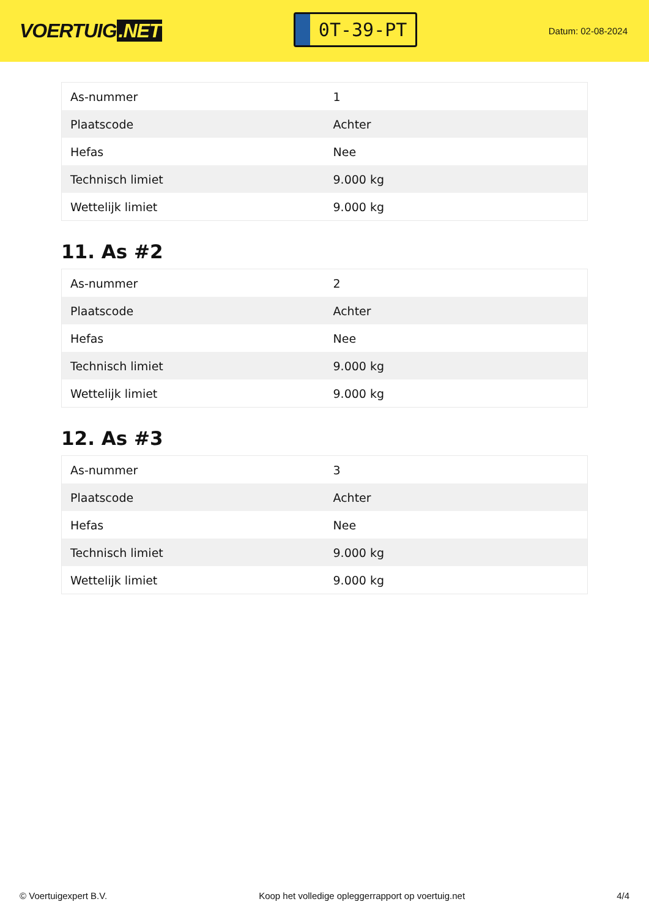VOERTUIG.NET
0T-39-PT
Datum: 02-08-2024
| As-nummer | 1 |
| Plaatscode | Achter |
| Hefas | Nee |
| Technisch limiet | 9.000 kg |
| Wettelijk limiet | 9.000 kg |
11. As #2
| As-nummer | 2 |
| Plaatscode | Achter |
| Hefas | Nee |
| Technisch limiet | 9.000 kg |
| Wettelijk limiet | 9.000 kg |
12. As #3
| As-nummer | 3 |
| Plaatscode | Achter |
| Hefas | Nee |
| Technisch limiet | 9.000 kg |
| Wettelijk limiet | 9.000 kg |
© Voertuigexpert B.V. Koop het volledige opleggerrapport op voertuig.net 4/4